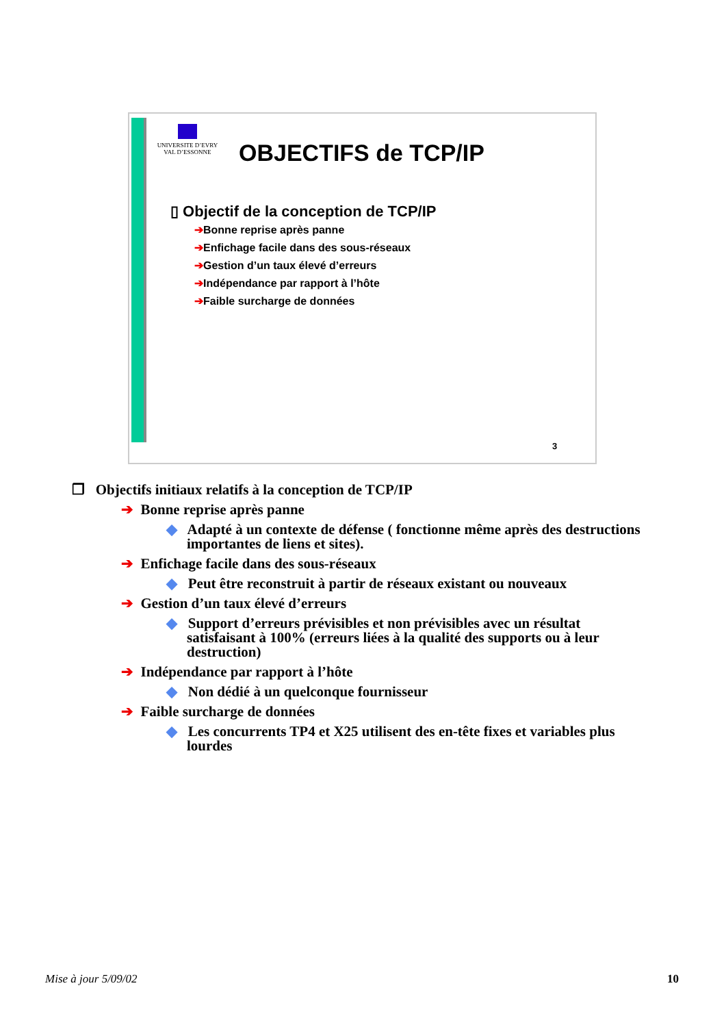UNIVERSITE D’EVRY
VAL D’ESSONNE
OBJECTIFS de TCP/IP
▯ Objectif de la conception de TCP/IP
➔Bonne reprise après panne
➔Enfichage facile dans des sous-réseaux
➔Gestion d’un taux élevé d’erreurs
➔Indépendance par rapport à l’hôte
➔Faible surcharge de données
3
❐ Objectifs initiaux relatifs à la conception de TCP/IP
➔ Bonne reprise après panne
◆ Adapté à un contexte de défense ( fonctionne même après des destructions importantes de liens et sites).
➔ Enfichage facile dans des sous-réseaux
◆ Peut être reconstruit à partir de réseaux existant ou nouveaux
➔ Gestion d’un taux élevé d’erreurs
◆ Support d’erreurs prévisibles et non prévisibles avec un résultat satisfaisant à 100% (erreurs liées à la qualité des supports ou à leur destruction)
➔ Indépendance par rapport à l’hôte
◆ Non dédié à un quelconque fournisseur
➔ Faible surcharge de données
◆ Les concurrents TP4 et X25 utilisent des en-tête fixes et variables plus lourdes
Mise à jour 5/09/02 10